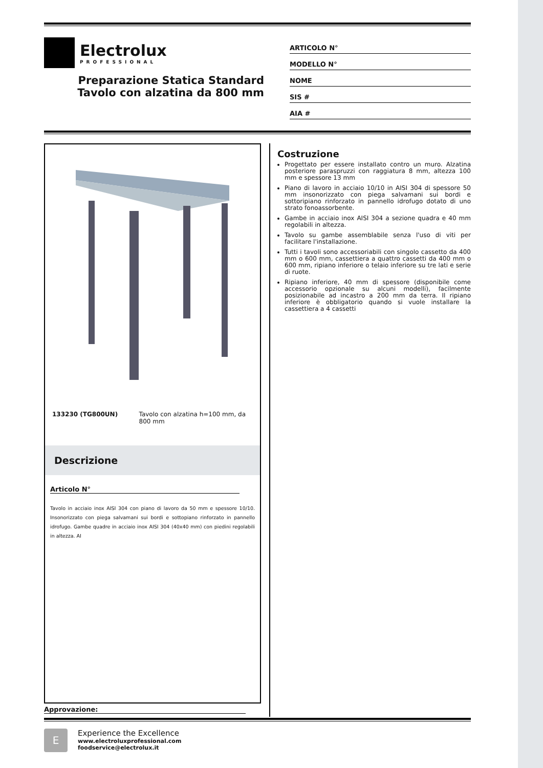Electrolux
PROFESSIONAL
Preparazione Statica Standard
Tavolo con alzatina da 800 mm
ARTICOLO N°
MODELLO N°
NOME
SIS #
AIA #
133230 (TG800UN) Tavolo con alzatina h=100 mm, da 800 mm
Descrizione
Articolo N°
Tavolo in acciaio inox AISI 304 con piano di lavoro da 50 mm e spessore 10/10. Insonorizzato con piega salvamani sui bordi e sottopiano rinforzato in pannello idrofugo. Gambe quadre in acciaio inox AISI 304 (40x40 mm) con piedini regolabili in altezza. AI
Costruzione
Progettato per essere installato contro un muro. Alzatina posteriore paraspruzzi con raggiatura 8 mm, altezza 100 mm e spessore 13 mm
Piano di lavoro in acciaio 10/10 in AISI 304 di spessore 50 mm insonorizzato con piega salvamani sui bordi e sottoripiano rinforzato in pannello idrofugo dotato di uno strato fonoassorbente.
Gambe in acciaio inox AISI 304 a sezione quadra e 40 mm regolabili in altezza.
Tavolo su gambe assemblabile senza l'uso di viti per facilitare l'installazione.
Tutti i tavoli sono accessoriabili con singolo cassetto da 400 mm o 600 mm, cassettiera a quattro cassetti da 400 mm o 600 mm, ripiano inferiore o telaio inferiore su tre lati e serie di ruote.
Ripiano inferiore, 40 mm di spessore (disponibile come accessorio opzionale su alcuni modelli), facilmente posizionabile ad incastro a 200 mm da terra. Il ripiano inferiore è obbligatorio quando si vuole installare la cassettiera a 4 cassetti
Approvazione:
E
Experience the Excellence
www.electroluxprofessional.com
foodservice@electrolux.it